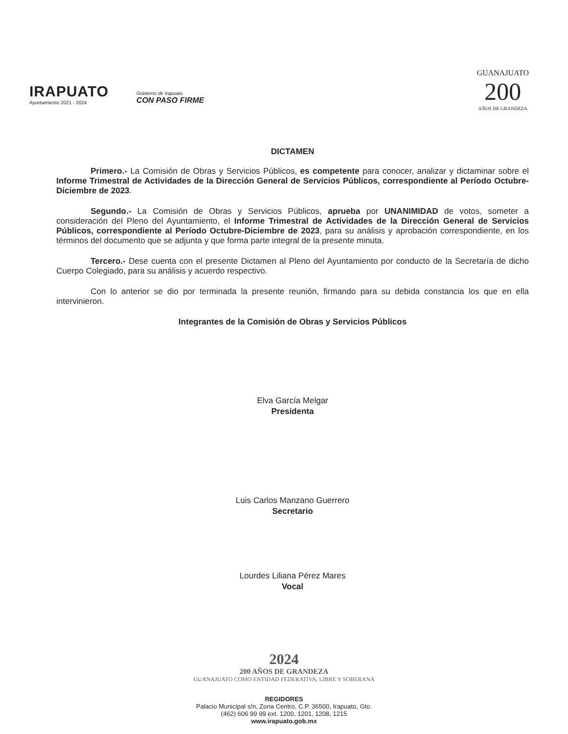IRAPUATO
Ayuntamiento 2021 - 2024
Gobierno de Irapuato
CON PASO FIRME
GUANAJUATO
200
AÑOS DE GRANDEZA
DICTAMEN
Primero.- La Comisión de Obras y Servicios Públicos, es competente para conocer, analizar y dictaminar sobre el Informe Trimestral de Actividades de la Dirección General de Servicios Públicos, correspondiente al Período Octubre-Diciembre de 2023.
Segundo.- La Comisión de Obras y Servicios Públicos, aprueba por UNANIMIDAD de votos, someter a consideración del Pleno del Ayuntamiento, el Informe Trimestral de Actividades de la Dirección General de Servicios Públicos, correspondiente al Período Octubre-Diciembre de 2023, para su análisis y aprobación correspondiente, en los términos del documento que se adjunta y que forma parte integral de la presente minuta.
Tercero.- Dese cuenta con el presente Dictamen al Pleno del Ayuntamiento por conducto de la Secretaría de dicho Cuerpo Colegiado, para su análisis y acuerdo respectivo.
Con lo anterior se dio por terminada la presente reunión, firmando para su debida constancia los que en ella intervinieron.
Integrantes de la Comisión de Obras y Servicios Públicos
Elva García Melgar
Presidenta
Luis Carlos Manzano Guerrero
Secretario
Lourdes Liliana Pérez Mares
Vocal
2024
200 AÑOS DE GRANDEZA
GUANAJUATO COMO ENTIDAD FEDERATIVA, LIBRE Y SOBERANA
REGIDORES
Palacio Municipal s/n, Zona Centro, C.P. 36500, Irapuato, Gto.
(462) 606 99 99 ext. 1200, 1201, 1208, 1215
www.irapuato.gob.mx